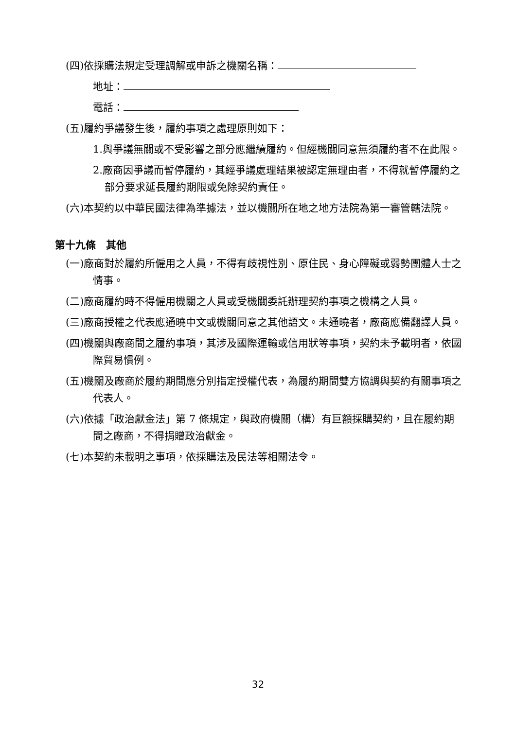(四)依採購法規定受理調解或申訴之機關名稱：
地址：
電話：
(五)履約爭議發生後，履約事項之處理原則如下：
1.與爭議無關或不受影響之部分應繼續履約。但經機關同意無須履約者不在此限。
2.廠商因爭議而暫停履約，其經爭議處理結果被認定無理由者，不得就暫停履約之部分要求延長履約期限或免除契約責任。
(六)本契約以中華民國法律為準據法，並以機關所在地之地方法院為第一審管轄法院。
第十九條　其他
(一)廠商對於履約所僱用之人員，不得有歧視性別、原住民、身心障礙或弱勢團體人士之情事。
(二)廠商履約時不得僱用機關之人員或受機關委託辦理契約事項之機構之人員。
(三)廠商授權之代表應通曉中文或機關同意之其他語文。未通曉者，廠商應備翻譯人員。
(四)機關與廠商間之履約事項，其涉及國際運輸或信用狀等事項，契約未予載明者，依國際貿易慣例。
(五)機關及廠商於履約期間應分別指定授權代表，為履約期間雙方協調與契約有關事項之代表人。
(六)依據「政治獻金法」第 7 條規定，與政府機關（構）有巨額採購契約，且在履約期間之廠商，不得捐贈政治獻金。
(七)本契約未載明之事項，依採購法及民法等相關法令。
32